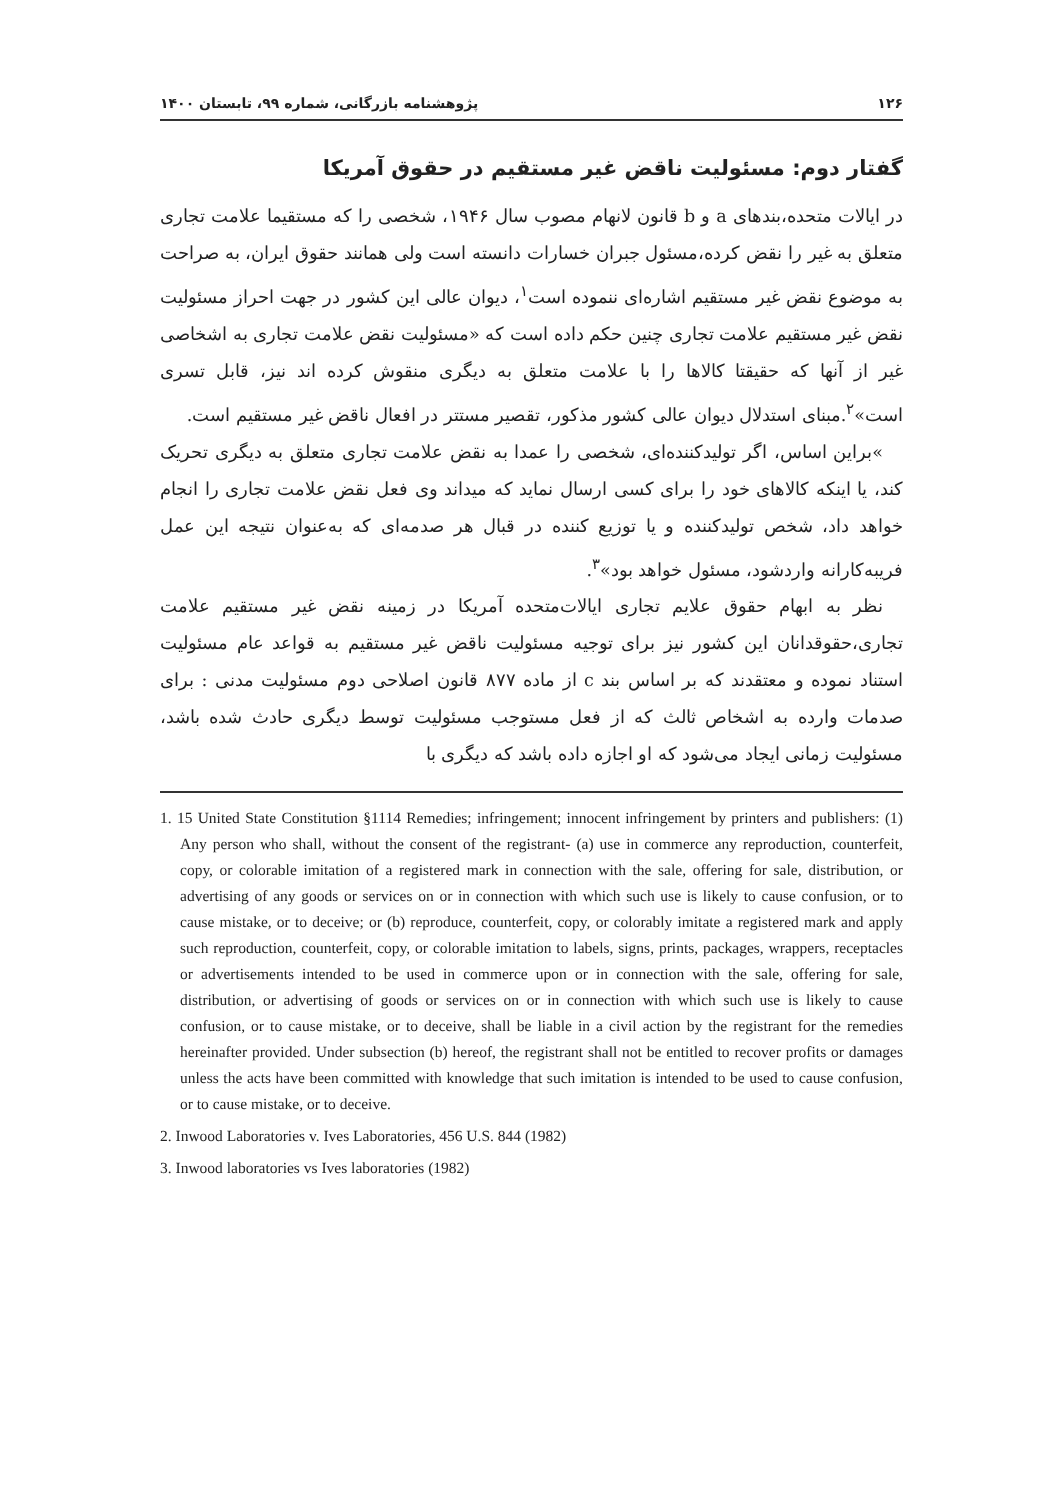۱۲۶ پژوهشنامه بازرگانی، شماره ۹۹، تابستان ۱۴۰۰
گفتار دوم: مسئولیت ناقض غیر مستقیم در حقوق آمریکا
در ایالات متحده،بندهای a و b قانون لانهام مصوب سال ۱۹۴۶، شخصی را که مستقیما علامت تجاری متعلق به غیر را نقض کرده،مسئول جبران خسارات دانسته است ولی همانند حقوق ایران، به صراحت به موضوع نقض غیر مستقیم اشاره‌ای ننموده است<sup>۱</sup>، دیوان عالی این کشور در جهت احراز مسئولیت نقض غیر مستقیم علامت تجاری چنین حکم داده است که «مسئولیت نقض علامت تجاری به اشخاصی غیر از آنها که حقیقتا کالاها را با علامت متعلق به دیگری منقوش کرده اند نیز، قابل تسری است»<sup>۲</sup>.مبنای استدلال دیوان عالی کشور مذکور، تقصیر مستتر در افعال ناقض غیر مستقیم است.
»براین اساس، اگر تولیدکننده‌ای، شخصی را عمدا به نقض علامت تجاری متعلق به دیگری تحریک کند، یا اینکه کالاهای خود را برای کسی ارسال نماید که میداند وی فعل نقض علامت تجاری را انجام خواهد داد، شخص تولیدکننده و یا توزیع کننده در قبال هر صدمه‌ای که به‌عنوان نتیجه این عمل فریبه‌کارانه واردشود، مسئول خواهد بود»<sup>۳</sup>.
نظر به ابهام حقوق علایم تجاری ایالات‌متحده آمریکا در زمینه نقض غیر مستقیم علامت تجاری،حقوقدانان این کشور نیز برای توجیه مسئولیت ناقض غیر مستقیم به قواعد عام مسئولیت استناد نموده و معتقدند که بر اساس بند c از ماده ۸۷۷ قانون اصلاحی دوم مسئولیت مدنی : برای صدمات وارده به اشخاص ثالث که از فعل مستوجب مسئولیت توسط دیگری حادث شده باشد، مسئولیت زمانی ایجاد می‌شود که او اجازه داده باشد که دیگری با
1. 15 United State Constitution §1114 Remedies; infringement; innocent infringement by printers and publishers: (1) Any person who shall, without the consent of the registrant- (a) use in commerce any reproduction, counterfeit, copy, or colorable imitation of a registered mark in connection with the sale, offering for sale, distribution, or advertising of any goods or services on or in connection with which such use is likely to cause confusion, or to cause mistake, or to deceive; or (b) reproduce, counterfeit, copy, or colorably imitate a registered mark and apply such reproduction, counterfeit, copy, or colorable imitation to labels, signs, prints, packages, wrappers, receptacles or advertisements intended to be used in commerce upon or in connection with the sale, offering for sale, distribution, or advertising of goods or services on or in connection with which such use is likely to cause confusion, or to cause mistake, or to deceive, shall be liable in a civil action by the registrant for the remedies hereinafter provided. Under subsection (b) hereof, the registrant shall not be entitled to recover profits or damages unless the acts have been committed with knowledge that such imitation is intended to be used to cause confusion, or to cause mistake, or to deceive.
2. Inwood Laboratories v. Ives Laboratories, 456 U.S. 844 (1982)
3. Inwood laboratories vs Ives laboratories (1982)